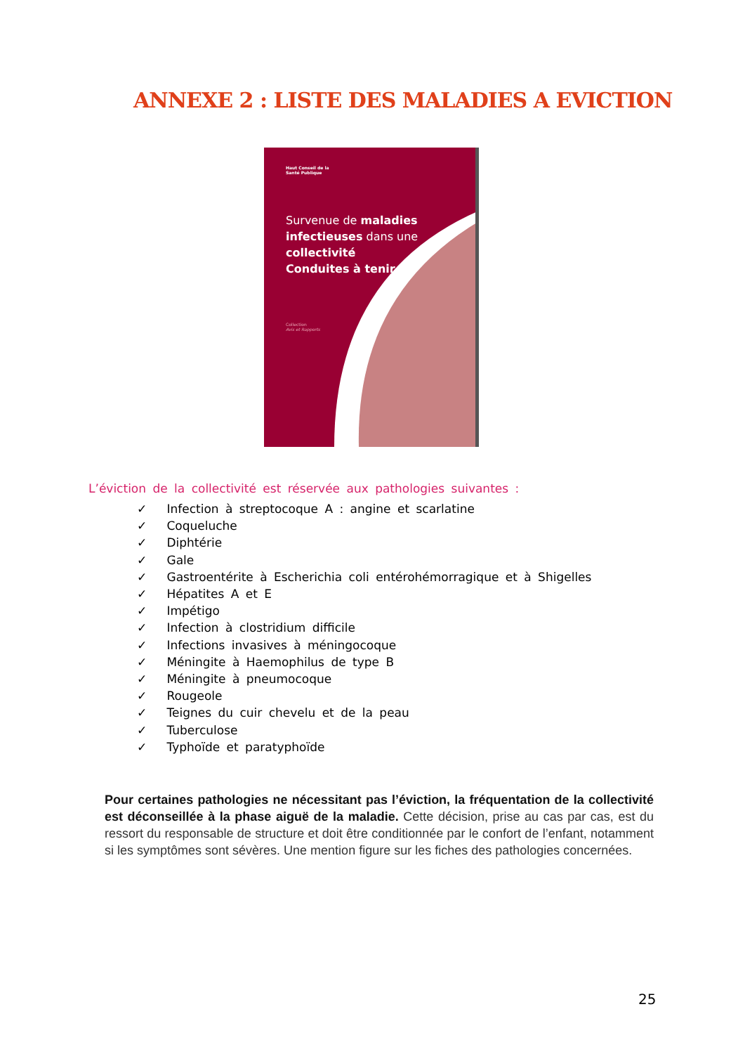ANNEXE 2 : LISTE DES MALADIES A EVICTION
Haut Conseil de la Santé Publique
Survenue de maladies
infectieuses dans une
collectivité
Conduites à tenir
Collection
Avis et Rapports
L’éviction de la collectivité est réservée aux pathologies suivantes :
✓ Infection à streptocoque A : angine et scarlatine
✓ Coqueluche
✓ Diphtérie
✓ Gale
✓ Gastroentérite à Escherichia coli entérohémorragique et à Shigelles
✓ Hépatites A et E
✓ Impétigo
✓ Infection à clostridium difficile
✓ Infections invasives à méningocoque
✓ Méningite à Haemophilus de type B
✓ Méningite à pneumocoque
✓ Rougeole
✓ Teignes du cuir chevelu et de la peau
✓ Tuberculose
✓ Typhoïde et paratyphoïde
Pour certaines pathologies ne nécessitant pas l’éviction, la fréquentation de la collectivité est déconseillée à la phase aiguë de la maladie. Cette décision, prise au cas par cas, est du ressort du responsable de structure et doit être conditionnée par le confort de l’enfant, notamment si les symptômes sont sévères. Une mention figure sur les fiches des pathologies concernées.
25